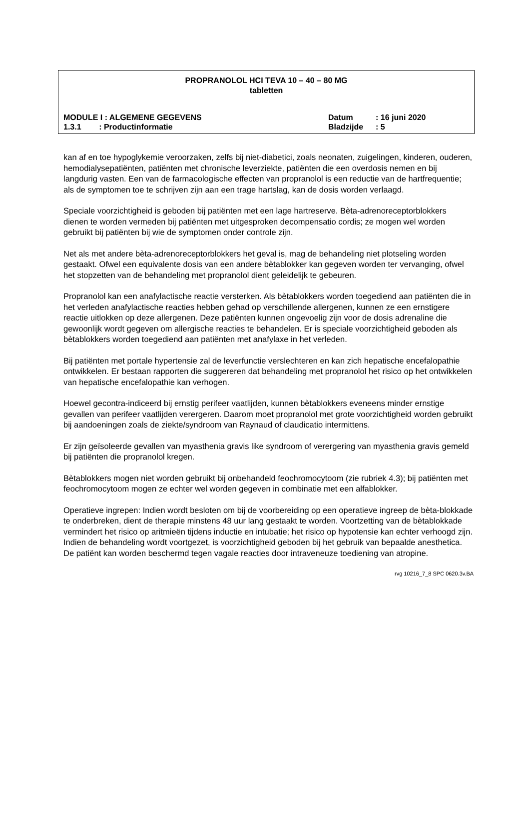PROPRANOLOL HCI TEVA 10 – 40 – 80 MG
tabletten
MODULE I : ALGEMENE GEGEVENS Datum: 16 juni 2020
1.3.1 : Productinformatie Bladzijde: 5
kan af en toe hypoglykemie veroorzaken, zelfs bij niet-diabetici, zoals neonaten, zuigelingen, kinderen, ouderen, hemodialysepatiënten, patiënten met chronische leverziekte, patiënten die een overdosis nemen en bij langdurig vasten. Een van de farmacologische effecten van propranolol is een reductie van de hartfrequentie; als de symptomen toe te schrijven zijn aan een trage hartslag, kan de dosis worden verlaagd.
Speciale voorzichtigheid is geboden bij patiënten met een lage hartreserve. Bèta-adrenoreceptorblokkers dienen te worden vermeden bij patiënten met uitgesproken decompensatio cordis; ze mogen wel worden gebruikt bij patiënten bij wie de symptomen onder controle zijn.
Net als met andere bèta-adrenoreceptorblokkers het geval is, mag de behandeling niet plotseling worden gestaakt. Ofwel een equivalente dosis van een andere bètablokker kan gegeven worden ter vervanging, ofwel het stopzetten van de behandeling met propranolol dient geleidelijk te gebeuren.
Propranolol kan een anafylactische reactie versterken. Als bètablokkers worden toegediend aan patiënten die in het verleden anafylactische reacties hebben gehad op verschillende allergenen, kunnen ze een ernstigere reactie uitlokken op deze allergenen. Deze patiënten kunnen ongevoelig zijn voor de dosis adrenaline die gewoonlijk wordt gegeven om allergische reacties te behandelen. Er is speciale voorzichtigheid geboden als bètablokkers worden toegediend aan patiënten met anafylaxe in het verleden.
Bij patiënten met portale hypertensie zal de leverfunctie verslechteren en kan zich hepatische encefalopathie ontwikkelen. Er bestaan rapporten die suggereren dat behandeling met propranolol het risico op het ontwikkelen van hepatische encefalopathie kan verhogen.
Hoewel gecontra-indiceerd bij ernstig perifeer vaatlijden, kunnen bètablokkers eveneens minder ernstige gevallen van perifeer vaatlijden verergeren. Daarom moet propranolol met grote voorzichtigheid worden gebruikt bij aandoeningen zoals de ziekte/syndroom van Raynaud of claudicatio intermittens.
Er zijn geïsoleerde gevallen van myasthenia gravis like syndroom of verergering van myasthenia gravis gemeld bij patiënten die propranolol kregen.
Bètablokkers mogen niet worden gebruikt bij onbehandeld feochromocytoom (zie rubriek 4.3); bij patiënten met feochromocytoom mogen ze echter wel worden gegeven in combinatie met een alfablokker.
Operatieve ingrepen: Indien wordt besloten om bij de voorbereiding op een operatieve ingreep de bèta-blokkade te onderbreken, dient de therapie minstens 48 uur lang gestaakt te worden. Voortzetting van de bètablokkade vermindert het risico op aritmieën tijdens inductie en intubatie; het risico op hypotensie kan echter verhoogd zijn. Indien de behandeling wordt voortgezet, is voorzichtigheid geboden bij het gebruik van bepaalde anesthetica. De patiënt kan worden beschermd tegen vagale reacties door intraveneuze toediening van atropine.
rvg 10216_7_8 SPC 0620.3v.BA